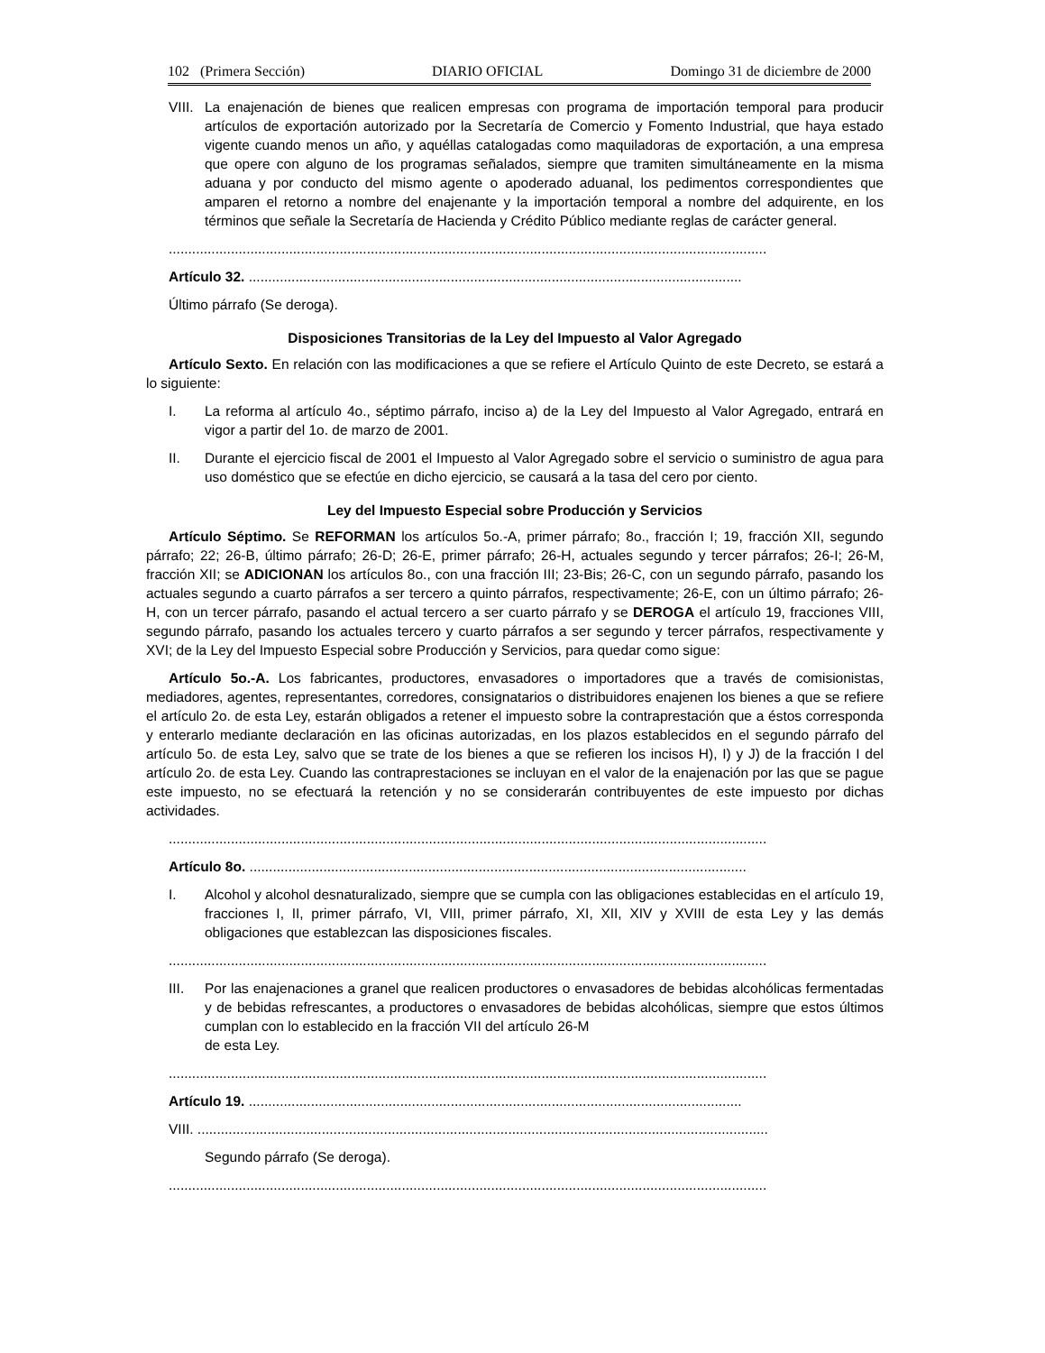102 (Primera Sección) DIARIO OFICIAL Domingo 31 de diciembre de 2000
VIII. La enajenación de bienes que realicen empresas con programa de importación temporal para producir artículos de exportación autorizado por la Secretaría de Comercio y Fomento Industrial, que haya estado vigente cuando menos un año, y aquéllas catalogadas como maquiladoras de exportación, a una empresa que opere con alguno de los programas señalados, siempre que tramiten simultáneamente en la misma aduana y por conducto del mismo agente o apoderado aduanal, los pedimentos correspondientes que amparen el retorno a nombre del enajenante y la importación temporal a nombre del adquirente, en los términos que señale la Secretaría de Hacienda y Crédito Público mediante reglas de carácter general.
..........................................................................................................................................................
Artículo 32. ...............................................................................................................................
Último párrafo (Se deroga).
Disposiciones Transitorias de la Ley del Impuesto al Valor Agregado
Artículo Sexto. En relación con las modificaciones a que se refiere el Artículo Quinto de este Decreto, se estará a lo siguiente:
I. La reforma al artículo 4o., séptimo párrafo, inciso a) de la Ley del Impuesto al Valor Agregado, entrará en vigor a partir del 1o. de marzo de 2001.
II. Durante el ejercicio fiscal de 2001 el Impuesto al Valor Agregado sobre el servicio o suministro de agua para uso doméstico que se efectúe en dicho ejercicio, se causará a la tasa del cero por ciento.
Ley del Impuesto Especial sobre Producción y Servicios
Artículo Séptimo. Se REFORMAN los artículos 5o.-A, primer párrafo; 8o., fracción I; 19, fracción XII, segundo párrafo; 22; 26-B, último párrafo; 26-D; 26-E, primer párrafo; 26-H, actuales segundo y tercer párrafos; 26-I; 26-M, fracción XII; se ADICIONAN los artículos 8o., con una fracción III; 23-Bis; 26-C, con un segundo párrafo, pasando los actuales segundo a cuarto párrafos a ser tercero a quinto párrafos, respectivamente; 26-E, con un último párrafo; 26-H, con un tercer párrafo, pasando el actual tercero a ser cuarto párrafo y se DEROGA el artículo 19, fracciones VIII, segundo párrafo, pasando los actuales tercero y cuarto párrafos a ser segundo y tercer párrafos, respectivamente y XVI; de la Ley del Impuesto Especial sobre Producción y Servicios, para quedar como sigue:
Artículo 5o.-A. Los fabricantes, productores, envasadores o importadores que a través de comisionistas, mediadores, agentes, representantes, corredores, consignatarios o distribuidores enajenen los bienes a que se refiere el artículo 2o. de esta Ley, estarán obligados a retener el impuesto sobre la contraprestación que a éstos corresponda y enterarlo mediante declaración en las oficinas autorizadas, en los plazos establecidos en el segundo párrafo del artículo 5o. de esta Ley, salvo que se trate de los bienes a que se refieren los incisos H), I) y J) de la fracción I del artículo 2o. de esta Ley. Cuando las contraprestaciones se incluyan en el valor de la enajenación por las que se pague este impuesto, no se efectuará la retención y no se considerarán contribuyentes de este impuesto por dichas actividades.
..........................................................................................................................................................
Artículo 8o. ................................................................................................................................
I. Alcohol y alcohol desnaturalizado, siempre que se cumpla con las obligaciones establecidas en el artículo 19, fracciones I, II, primer párrafo, VI, VIII, primer párrafo, XI, XII, XIV y XVIII de esta Ley y las demás obligaciones que establezcan las disposiciones fiscales.
..........................................................................................................................................................
III. Por las enajenaciones a granel que realicen productores o envasadores de bebidas alcohólicas fermentadas y de bebidas refrescantes, a productores o envasadores de bebidas alcohólicas, siempre que estos últimos cumplan con lo establecido en la fracción VII del artículo 26-M
de esta Ley.
..........................................................................................................................................................
Artículo 19. ...............................................................................................................................
VIII. ...................................................................................................................................................
Segundo párrafo (Se deroga).
..........................................................................................................................................................